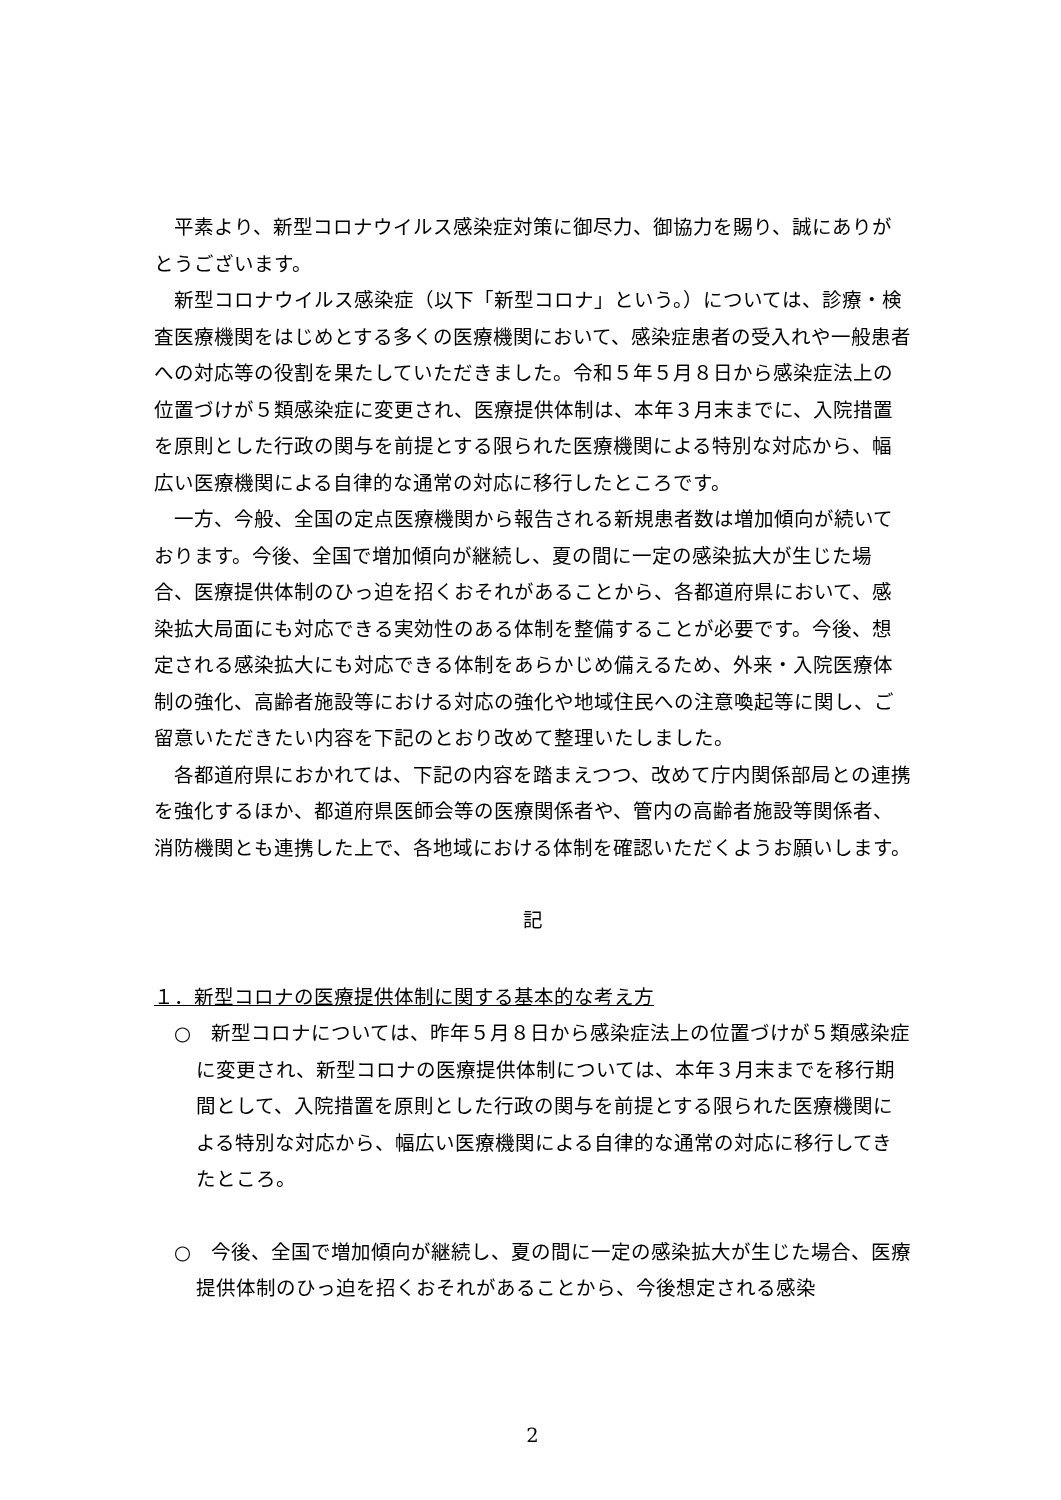平素より、新型コロナウイルス感染症対策に御尽力、御協力を賜り、誠にありがとうございます。
新型コロナウイルス感染症（以下「新型コロナ」という。）については、診療・検査医療機関をはじめとする多くの医療機関において、感染症患者の受入れや一般患者への対応等の役割を果たしていただきました。令和５年５月８日から感染症法上の位置づけが５類感染症に変更され、医療提供体制は、本年３月末までに、入院措置を原則とした行政の関与を前提とする限られた医療機関による特別な対応から、幅広い医療機関による自律的な通常の対応に移行したところです。
一方、今般、全国の定点医療機関から報告される新規患者数は増加傾向が続いております。今後、全国で増加傾向が継続し、夏の間に一定の感染拡大が生じた場合、医療提供体制のひっ迫を招くおそれがあることから、各都道府県において、感染拡大局面にも対応できる実効性のある体制を整備することが必要です。今後、想定される感染拡大にも対応できる体制をあらかじめ備えるため、外来・入院医療体制の強化、高齢者施設等における対応の強化や地域住民への注意喚起等に関し、ご留意いただきたい内容を下記のとおり改めて整理いたしました。
各都道府県におかれては、下記の内容を踏まえつつ、改めて庁内関係部局との連携を強化するほか、都道府県医師会等の医療関係者や、管内の高齢者施設等関係者、消防機関とも連携した上で、各地域における体制を確認いただくようお願いします。
記
１．新型コロナの医療提供体制に関する基本的な考え方
○　新型コロナについては、昨年５月８日から感染症法上の位置づけが５類感染症に変更され、新型コロナの医療提供体制については、本年３月末までを移行期間として、入院措置を原則とした行政の関与を前提とする限られた医療機関による特別な対応から、幅広い医療機関による自律的な通常の対応に移行してきたところ。
○　今後、全国で増加傾向が継続し、夏の間に一定の感染拡大が生じた場合、医療提供体制のひっ迫を招くおそれがあることから、今後想定される感染
2